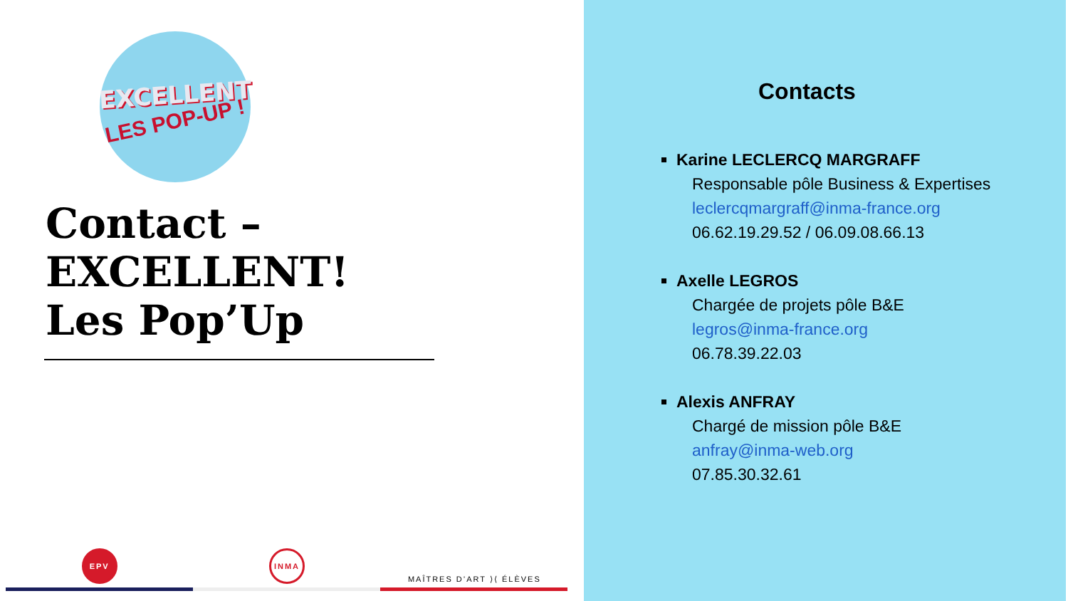EXCELLENT
LES POP-UP !
Contact –
EXCELLENT!
Les Pop’Up
EPV
INMA
MAÎTRES D’ART ⟩⟨ ÉLÈVES
Contacts
Karine LECLERCQ MARGRAFF
Responsable pôle Business & Expertises
leclercqmargraff@inma-france.org
06.62.19.29.52 / 06.09.08.66.13
Axelle LEGROS
Chargée de projets pôle B&E
legros@inma-france.org
06.78.39.22.03
Alexis ANFRAY
Chargé de mission pôle B&E
anfray@inma-web.org
07.85.30.32.61